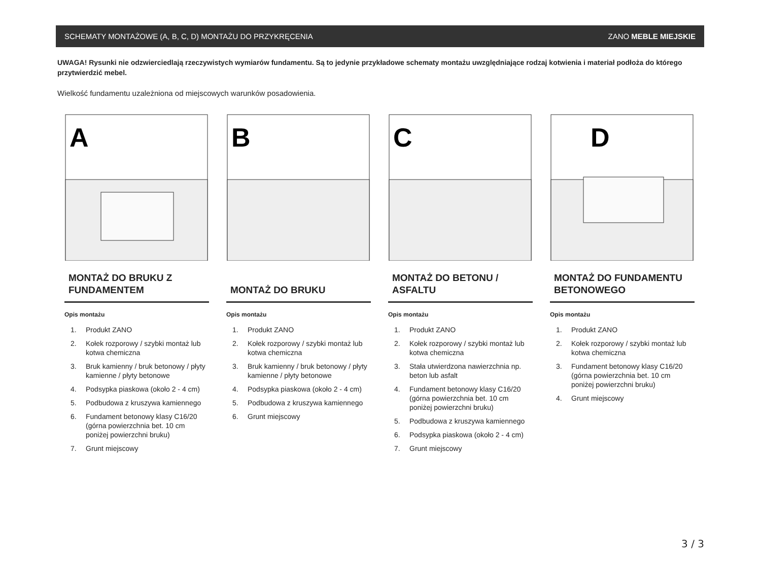SCHEMATY MONTAŻOWE (A, B, C, D) MONTAŻU DO PRZYKRĘCENIA ZANO MEBLE MIEJSKIE
UWAGA! Rysunki nie odzwierciedlają rzeczywistych wymiarów fundamentu. Są to jedynie przykładowe schematy montażu uwzględniające rodzaj kotwienia i materiał podłoża do którego przytwierdzić mebel.
Wielkość fundamentu uzależniona od miejscowych warunków posadowienia.
A
MONTAŻ DO BRUKU Z FUNDAMENTEM
Opis montażu
1. Produkt ZANO
2. Kołek rozporowy / szybki montaż lub kotwa chemiczna
3. Bruk kamienny / bruk betonowy / płyty kamienne / płyty betonowe
4. Podsypka piaskowa (około 2 - 4 cm)
5. Podbudowa z kruszywa kamiennego
6. Fundament betonowy klasy C16/20 (górna powierzchnia bet. 10 cm poniżej powierzchni bruku)
7. Grunt miejscowy
B
MONTAŻ DO BRUKU
Opis montażu
1. Produkt ZANO
2. Kołek rozporowy / szybki montaż lub kotwa chemiczna
3. Bruk kamienny / bruk betonowy / płyty kamienne / płyty betonowe
4. Podsypka piaskowa (około 2 - 4 cm)
5. Podbudowa z kruszywa kamiennego
6. Grunt miejscowy
C
MONTAŻ DO BETONU / ASFALTU
Opis montażu
1. Produkt ZANO
2. Kołek rozporowy / szybki montaż lub kotwa chemiczna
3. Stała utwierdzona nawierzchnia np. beton lub asfalt
4. Fundament betonowy klasy C16/20 (górna powierzchnia bet. 10 cm poniżej powierzchni bruku)
5. Podbudowa z kruszywa kamiennego
6. Podsypka piaskowa (około 2 - 4 cm)
7. Grunt miejscowy
D
MONTAŻ DO FUNDAMENTU BETONOWEGO
Opis montażu
1. Produkt ZANO
2. Kołek rozporowy / szybki montaż lub kotwa chemiczna
3. Fundament betonowy klasy C16/20 (górna powierzchnia bet. 10 cm poniżej powierzchni bruku)
4. Grunt miejscowy
3 / 3